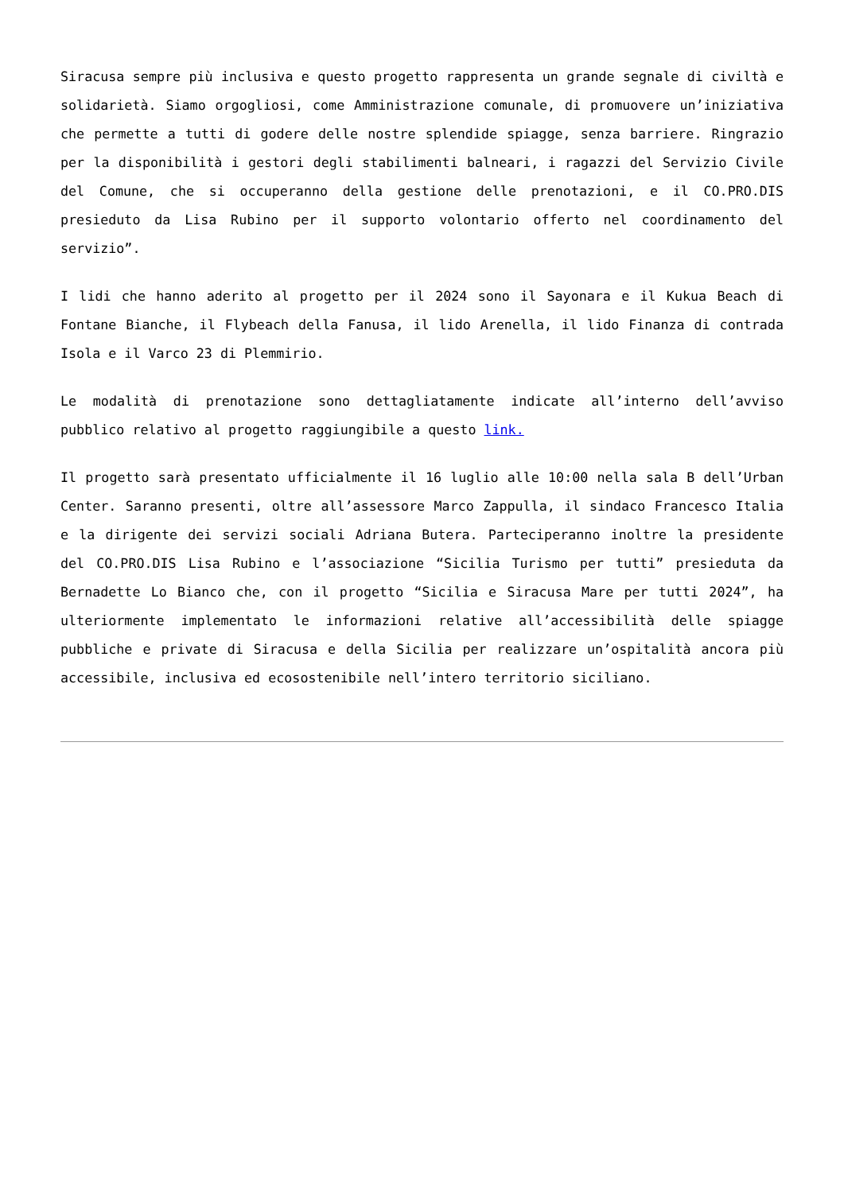Siracusa sempre più inclusiva e questo progetto rappresenta un grande segnale di civiltà e solidarietà. Siamo orgogliosi, come Amministrazione comunale, di promuovere un’iniziativa che permette a tutti di godere delle nostre splendide spiagge, senza barriere. Ringrazio per la disponibilità i gestori degli stabilimenti balneari, i ragazzi del Servizio Civile del Comune, che si occuperanno della gestione delle prenotazioni, e il CO.PRO.DIS presieduto da Lisa Rubino per il supporto volontario offerto nel coordinamento del servizio”.
I lidi che hanno aderito al progetto per il 2024 sono il Sayonara e il Kukua Beach di Fontane Bianche, il Flybeach della Fanusa, il lido Arenella, il lido Finanza di contrada Isola e il Varco 23 di Plemmirio.
Le modalità di prenotazione sono dettagliatamente indicate all’interno dell’avviso pubblico relativo al progetto raggiungibile a questo link.
Il progetto sarà presentato ufficialmente il 16 luglio alle 10:00 nella sala B dell’Urban Center. Saranno presenti, oltre all’assessore Marco Zappulla, il sindaco Francesco Italia e la dirigente dei servizi sociali Adriana Butera. Parteciperanno inoltre la presidente del CO.PRO.DIS Lisa Rubino e l’associazione “Sicilia Turismo per tutti” presieduta da Bernadette Lo Bianco che, con il progetto “Sicilia e Siracusa Mare per tutti 2024”, ha ulteriormente implementato le informazioni relative all’accessibilità delle spiagge pubbliche e private di Siracusa e della Sicilia per realizzare un’ospitalità ancora più accessibile, inclusiva ed ecosostenibile nell’intero territorio siciliano.